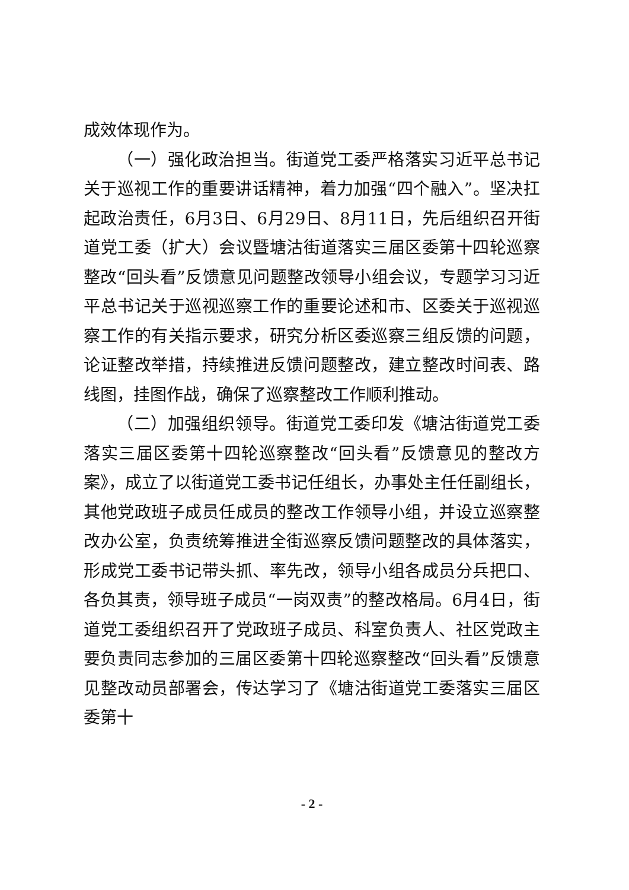成效体现作为。
（一）强化政治担当。街道党工委严格落实习近平总书记关于巡视工作的重要讲话精神，着力加强“四个融入”。坚决扛起政治责任，6月3日、6月29日、8月11日，先后组织召开街道党工委（扩大）会议暨塘沽街道落实三届区委第十四轮巡察整改“回头看”反馈意见问题整改领导小组会议，专题学习习近平总书记关于巡视巡察工作的重要论述和市、区委关于巡视巡察工作的有关指示要求，研究分析区委巡察三组反馈的问题，论证整改举措，持续推进反馈问题整改，建立整改时间表、路线图，挂图作战，确保了巡察整改工作顺利推动。
（二）加强组织领导。街道党工委印发《塘沽街道党工委落实三届区委第十四轮巡察整改“回头看”反馈意见的整改方案》，成立了以街道党工委书记任组长，办事处主任任副组长，其他党政班子成员任成员的整改工作领导小组，并设立巡察整改办公室，负责统筹推进全街巡察反馈问题整改的具体落实，形成党工委书记带头抓、率先改，领导小组各成员分兵把口、各负其责，领导班子成员“一岗双责”的整改格局。6月4日，街道党工委组织召开了党政班子成员、科室负责人、社区党政主要负责同志参加的三届区委第十四轮巡察整改“回头看”反馈意见整改动员部署会，传达学习了《塘沽街道党工委落实三届区委第十
- 2 -